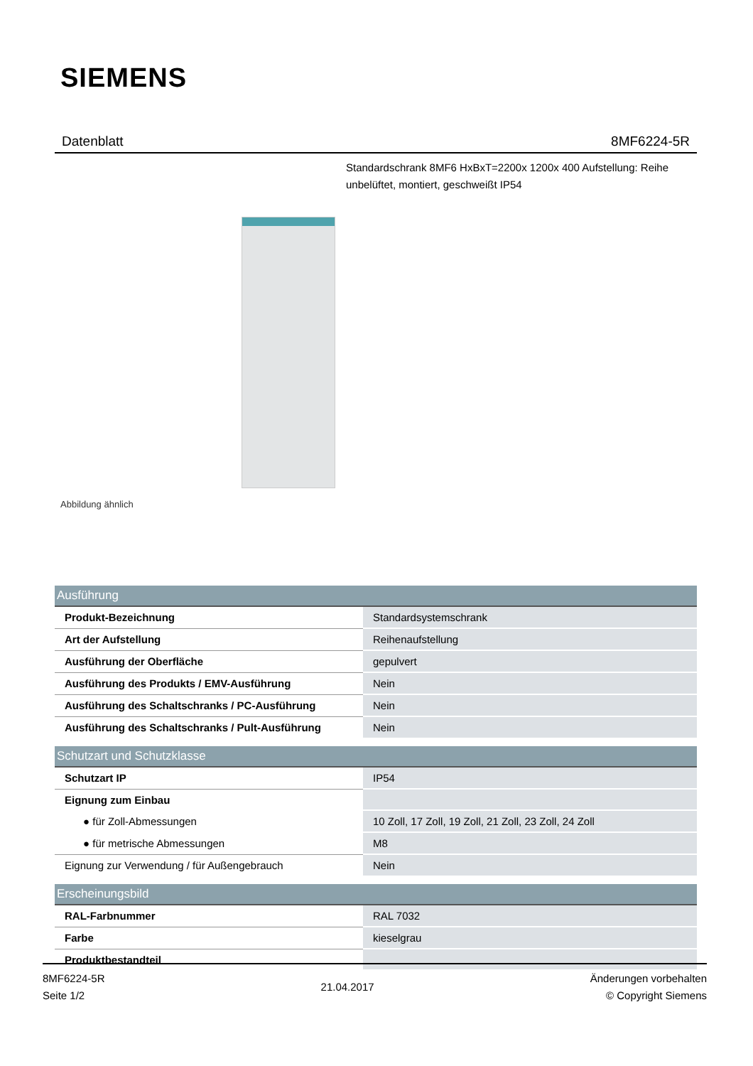SIEMENS
Datenblatt 8MF6224-5R
Standardschrank 8MF6 HxBxT=2200x 1200x 400 Aufstellung: Reihe unbelüftet, montiert, geschweißt IP54
Abbildung ähnlich
| Ausführung | |
| --- | --- |
| Produkt-Bezeichnung | Standardsystemschrank |
| Art der Aufstellung | Reihenaufstellung |
| Ausführung der Oberfläche | gepulvert |
| Ausführung des Produkts / EMV-Ausführung | Nein |
| Ausführung des Schaltschranks / PC-Ausführung | Nein |
| Ausführung des Schaltschranks / Pult-Ausführung | Nein |
| Schutzart und Schutzklasse | |
| Schutzart IP | IP54 |
| Eignung zum Einbau | |
| ● für Zoll-Abmessungen | 10 Zoll, 17 Zoll, 19 Zoll, 21 Zoll, 23 Zoll, 24 Zoll |
| ● für metrische Abmessungen | M8 |
| Eignung zur Verwendung / für Außengebrauch | Nein |
| Erscheinungsbild | |
| RAL-Farbnummer | RAL 7032 |
| Farbe | kieselgrau |
| Produktbestandteil | |
8MF6224-5R
Seite 1/2
21.04.2017
Änderungen vorbehalten
© Copyright Siemens